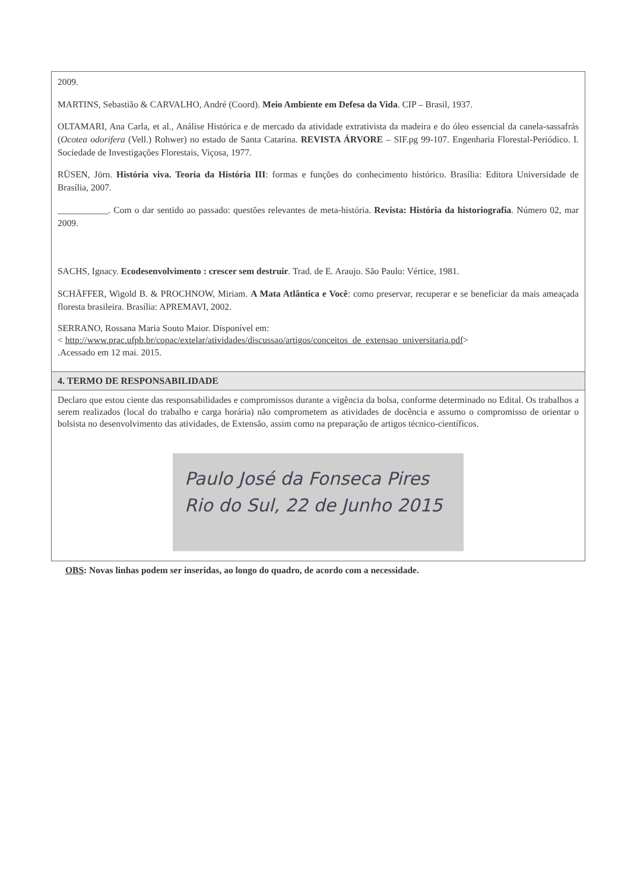| 2009. MARTINS, Sebastião & CARVALHO, André (Coord). Meio Ambiente em Defesa da Vida . CIP – Brasil, 1937. OLTAMARI, Ana Carla, et al., Análise Histórica e de mercado da atividade extrativista da madeira e do óleo essencial da canela-sassafrás ( Ocotea odorifera (Vell.) Rohwer) no estado de Santa Catarina. REVISTA ÁRVORE – SIF.pg 99-107. Engenharia Florestal-Periódico. I. Sociedade de Investigações Florestais, Viçosa, 1977. RÜSEN, Jörn. História viva. Teoria da História III : formas e funções do conhecimento histórico. Brasília: Editora Universidade de Brasília, 2007. ___________. Com o dar sentido ao passado: questões relevantes de meta-história. Revista: História da historiografia . Número 02, mar 2009. SACHS, Ignacy. Ecodesenvolvimento : crescer sem destruir . Trad. de E. Araujo. São Paulo: Vértice, 1981. SCHÄFFER, Wigold B. & PROCHNOW, Miriam. A Mata Atlântica e Você : como preservar, recuperar e se beneficiar da mais ameaçada floresta brasileira. Brasília: APREMAVI, 2002. SERRANO, Rossana Maria Souto Maior. Disponível em: < http://www.prac.ufpb.br/copac/extelar/atividades/discussao/artigos/conceitos_de_extensao_universitaria.pdf > .Acessado em 12 mai. 2015. |
| 4. TERMO DE RESPONSABILIDADE |
| Declaro que estou ciente das responsabilidades e compromissos durante a vigência da bolsa, conforme determinado no Edital. Os trabalhos a serem realizados (local do trabalho e carga horária) não comprometem as atividades de docência e assumo o compromisso de orientar o bolsista no desenvolvimento das atividades, de Extensão, assim como na preparação de artigos técnico-científicos. Paulo José da Fonseca Pires Rio do Sul, 22 de Junho 2015 |
OBS: Novas linhas podem ser inseridas, ao longo do quadro, de acordo com a necessidade.